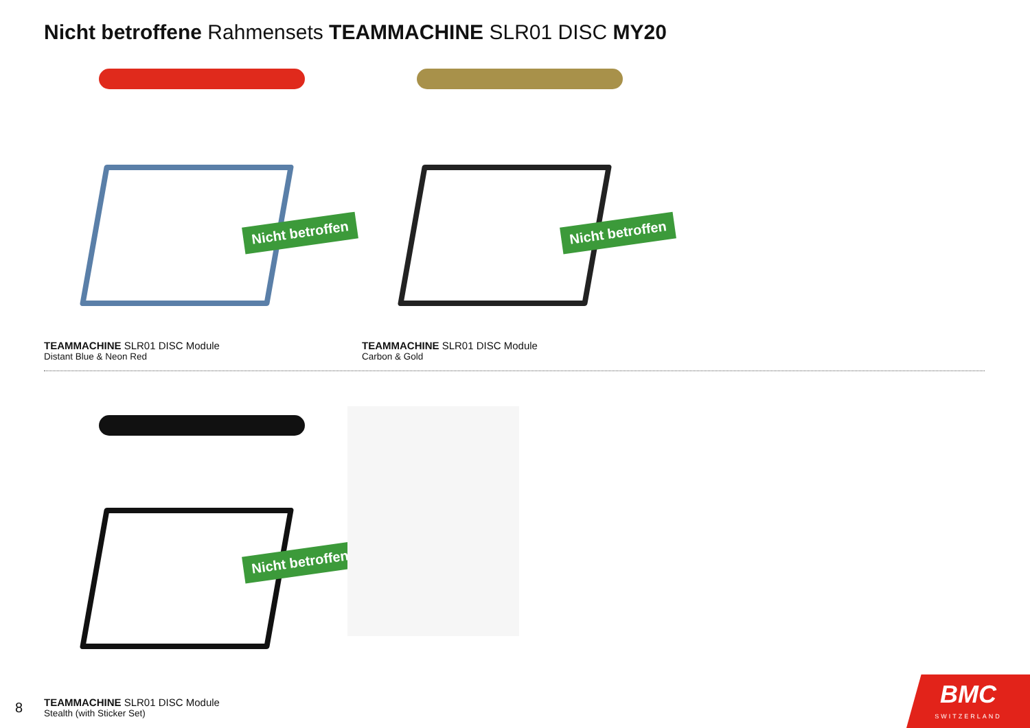Nicht betroffene Rahmensets TEAMMACHINE SLR01 DISC MY20
Nicht betroffen
TEAMMACHINE SLR01 DISC Module
Distant Blue & Neon Red
Nicht betroffen
TEAMMACHINE SLR01 DISC Module
Carbon & Gold
Nicht betroffen
TEAMMACHINE SLR01 DISC Module
Stealth (with Sticker Set)
8
BMC
SWITZERLAND